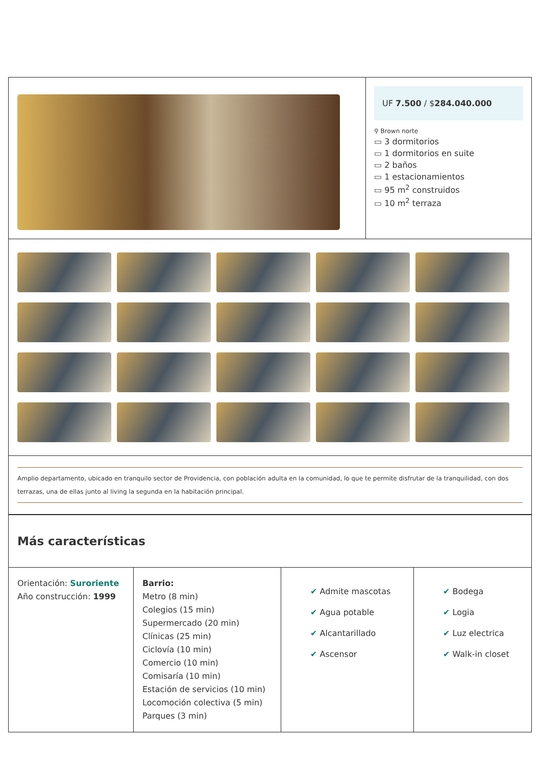UF 7.500 / $284.040.000
⚲ Brown norte
▭ 3 dormitorios
▭ 1 dormitorios en suite
▭ 2 baños
▭ 1 estacionamientos
▭ 95 m<sup>2</sup> construidos
▭ 10 m<sup>2</sup> terraza
Amplio departamento, ubicado en tranquilo sector de Providencia, con población adulta en la comunidad, lo que te permite disfrutar de la tranquilidad, con dos terrazas, una de ellas junto al living la segunda en la habitación principal.
Más características
Orientación: Suroriente
Año construcción: 1999
Barrio:
Metro (8 min)
Colegios (15 min)
Supermercado (20 min)
Clínicas (25 min)
Ciclovía (10 min)
Comercio (10 min)
Comisaría (10 min)
Estación de servicios (10 min)
Locomoción colectiva (5 min)
Parques (3 min)
✔ Admite mascotas
✔ Agua potable
✔ Alcantarillado
✔ Ascensor
✔ Bodega
✔ Logia
✔ Luz electrica
✔ Walk-in closet